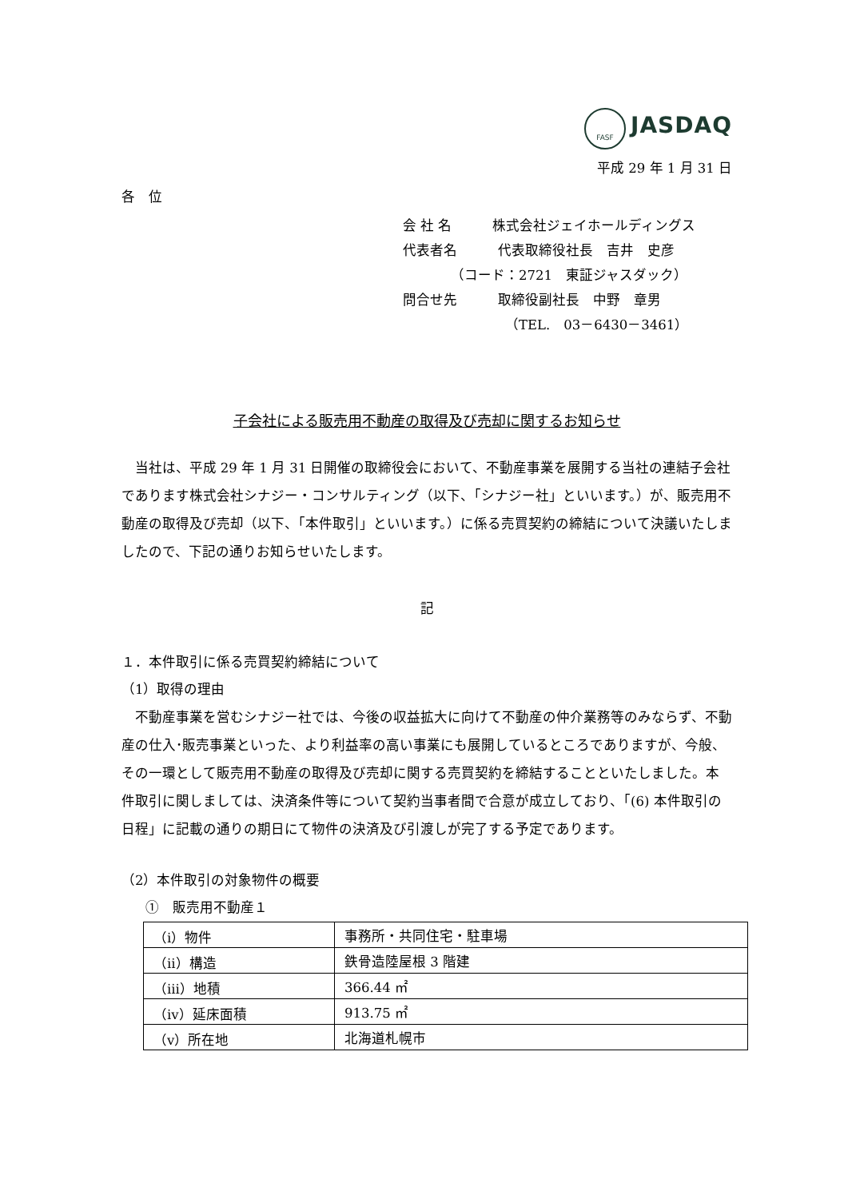FASF JASDAQ
平成 29 年 1 月 31 日
各　位
会 社 名　　　株式会社ジェイホールディングス
代表者名　　　代表取締役社長　吉井　史彦
　　　　（コード：2721　東証ジャスダック）
問合せ先　　　取締役副社長　中野　章男
　　　　　　　　（TEL.　03－6430－3461）
子会社による販売用不動産の取得及び売却に関するお知らせ
当社は、平成 29 年 1 月 31 日開催の取締役会において、不動産事業を展開する当社の連結子会社であります株式会社シナジー・コンサルティング（以下、「シナジー社」といいます。）が、販売用不動産の取得及び売却（以下、「本件取引」といいます。）に係る売買契約の締結について決議いたしましたので、下記の通りお知らせいたします。
記
１．本件取引に係る売買契約締結について
（1）取得の理由
不動産事業を営むシナジー社では、今後の収益拡大に向けて不動産の仲介業務等のみならず、不動産の仕入･販売事業といった、より利益率の高い事業にも展開しているところでありますが、今般、その一環として販売用不動産の取得及び売却に関する売買契約を締結することといたしました。本件取引に関しましては、決済条件等について契約当事者間で合意が成立しており、「(6) 本件取引の日程」に記載の通りの期日にて物件の決済及び引渡しが完了する予定であります。
（2）本件取引の対象物件の概要
①　販売用不動産１
| （ⅰ）物件 | 事務所・共同住宅・駐車場 |
| （ⅱ）構造 | 鉄骨造陸屋根 3 階建 |
| （ⅲ）地積 | 366.44 ㎡ |
| （ⅳ）延床面積 | 913.75 ㎡ |
| （ⅴ）所在地 | 北海道札幌市 |